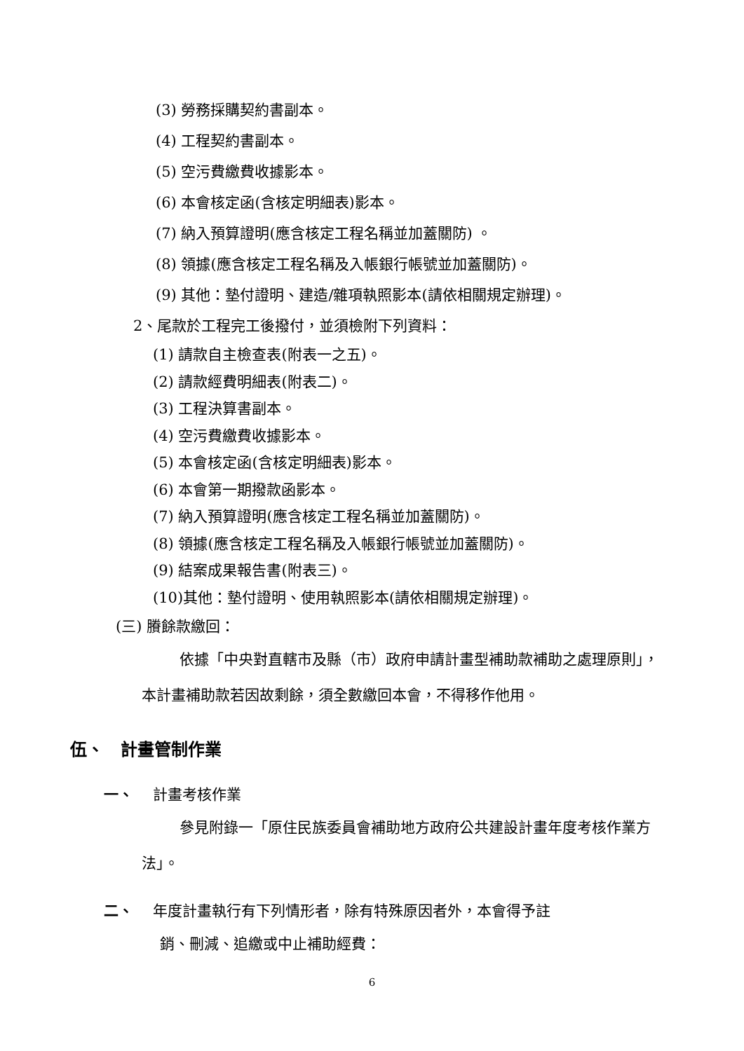(3) 勞務採購契約書副本。
(4) 工程契約書副本。
(5) 空污費繳費收據影本。
(6) 本會核定函(含核定明細表)影本。
(7) 納入預算證明(應含核定工程名稱並加蓋關防) 。
(8) 領據(應含核定工程名稱及入帳銀行帳號並加蓋關防)。
(9) 其他：墊付證明、建造/雜項執照影本(請依相關規定辦理)。
2、尾款於工程完工後撥付，並須檢附下列資料：
(1) 請款自主檢查表(附表一之五)。
(2) 請款經費明細表(附表二)。
(3) 工程決算書副本。
(4) 空污費繳費收據影本。
(5) 本會核定函(含核定明細表)影本。
(6) 本會第一期撥款函影本。
(7) 納入預算證明(應含核定工程名稱並加蓋關防)。
(8) 領據(應含核定工程名稱及入帳銀行帳號並加蓋關防)。
(9) 結案成果報告書(附表三)。
(10)其他：墊付證明、使用執照影本(請依相關規定辦理)。
(三) 賸餘款繳回：
依據「中央對直轄市及縣（市）政府申請計畫型補助款補助之處理原則」，本計畫補助款若因故剩餘，須全數繳回本會，不得移作他用。
伍、　計畫管制作業
一、　 計畫考核作業
參見附錄一「原住民族委員會補助地方政府公共建設計畫年度考核作業方法」。
二、　 年度計畫執行有下列情形者，除有特殊原因者外，本會得予註
銷、刪減、追繳或中止補助經費：
6